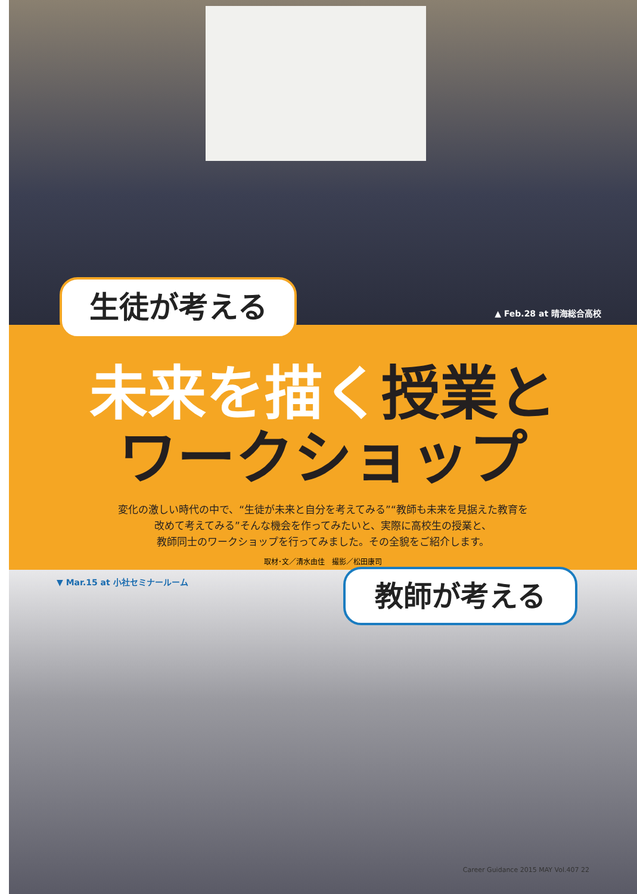▲ Feb.28 at 晴海総合高校
生徒が考える
未来を描く授業と
ワークショップ
変化の激しい時代の中で、“生徒が未来と自分を考えてみる”“教師も未来を見据えた教育を
改めて考えてみる”そんな機会を作ってみたいと、実際に高校生の授業と、
教師同士のワークショップを行ってみました。その全貌をご紹介します。
取材･文／清水由佳　撮影／松田康司
▼ Mar.15 at 小社セミナールーム 教師が考える
Career Guidance 2015 MAY Vol.407 22